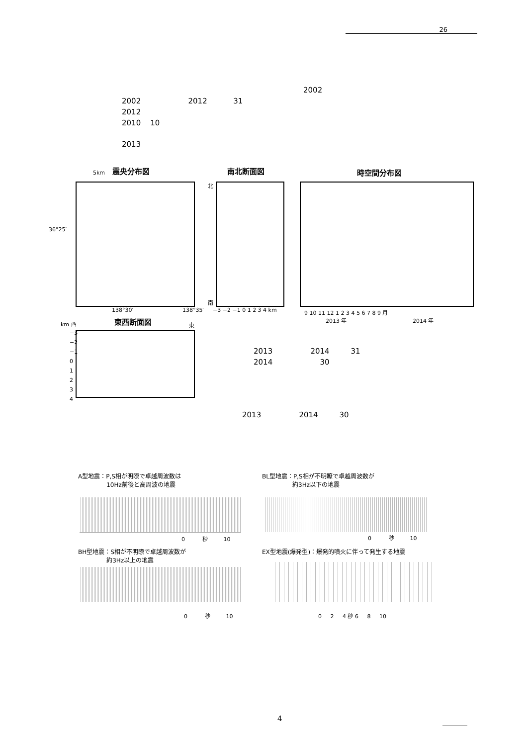26
2002
2002 2012 31
2012
2010 10
2013
5km 震央分布図 南北断面図 時空間分布図
36°25′
138°30′ 138°35′
北
南
−3 −2 −1 0 1 2 3 4 km
9 10 11 12 1 2 3 4 5 6 7 8 9 月
2013 年 2014 年
km 西 東西断面図 東
−3
−2
−1
0
1
2
3
4
2013 2014 31
2014 30
2013 2014 30
A型地震：P,S相が明瞭で卓越周波数は
10Hz前後と高周波の地震
BL型地震：P,S相が不明瞭で卓越周波数が
約3Hz以下の地震
0 秒 10 0 秒 10
BH型地震：S相が不明瞭で卓越周波数が
約3Hz以上の地震
EX型地震(爆発型)：爆発的噴火に伴って発生する地震
0 秒 10
0 2 4 秒 6 8 10
4